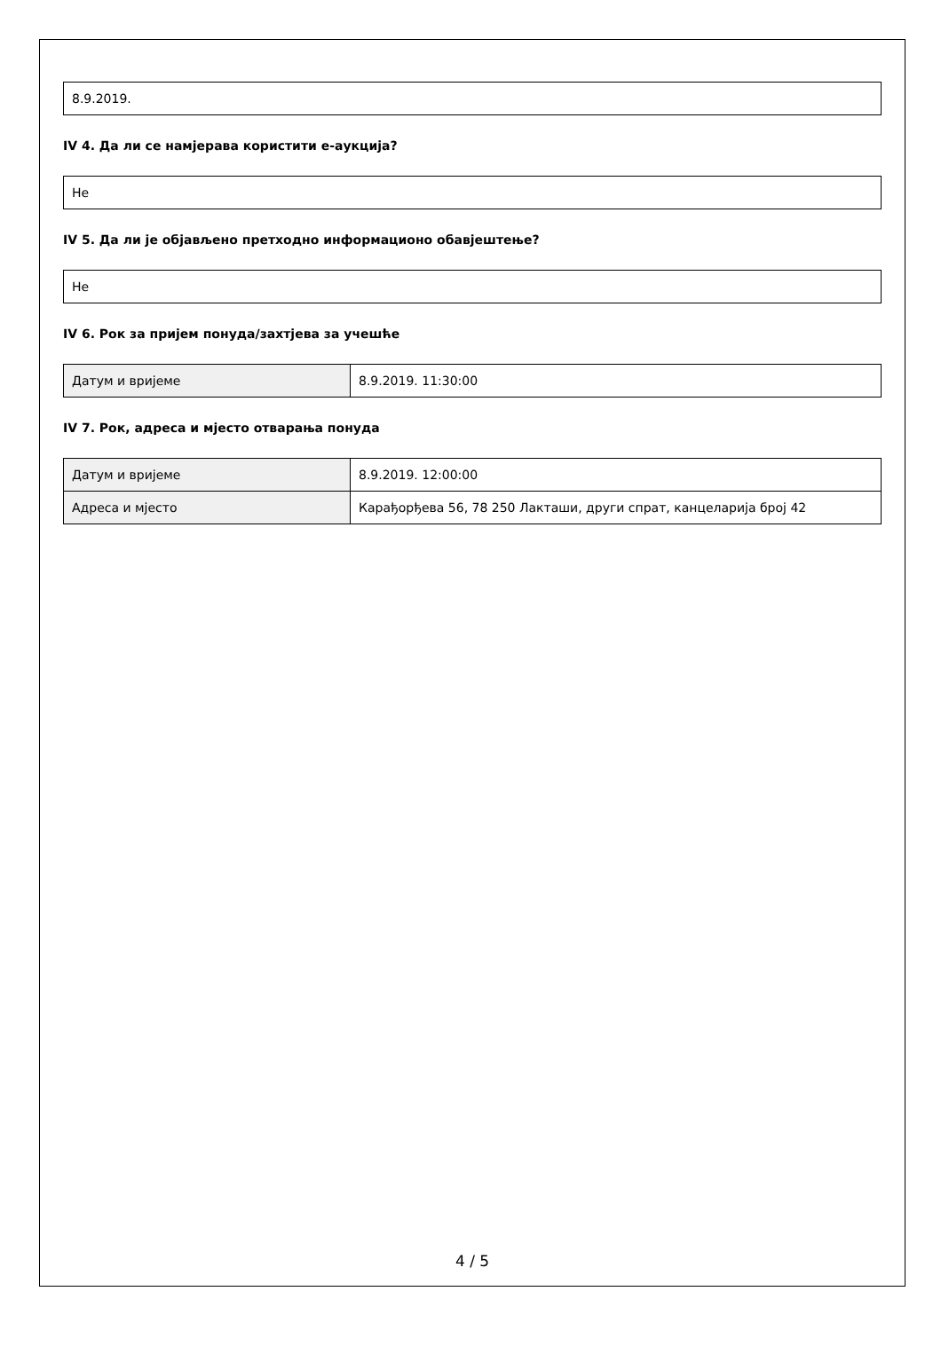8.9.2019.
IV 4. Да ли се намјерава користити е-аукција?
Не
IV 5. Да ли је објављено претходно информационо обавјештење?
Не
IV 6. Рок за пријем понуда/захтјева за учешће
| Датум и вријеме | 8.9.2019. 11:30:00 |
IV 7. Рок, адреса и мјесто отварања понуда
| Датум и вријеме | 8.9.2019. 12:00:00 |
| Адреса и мјесто | Карађорђева 56, 78 250 Лакташи, други спрат, канцеларија број 42 |
4 / 5